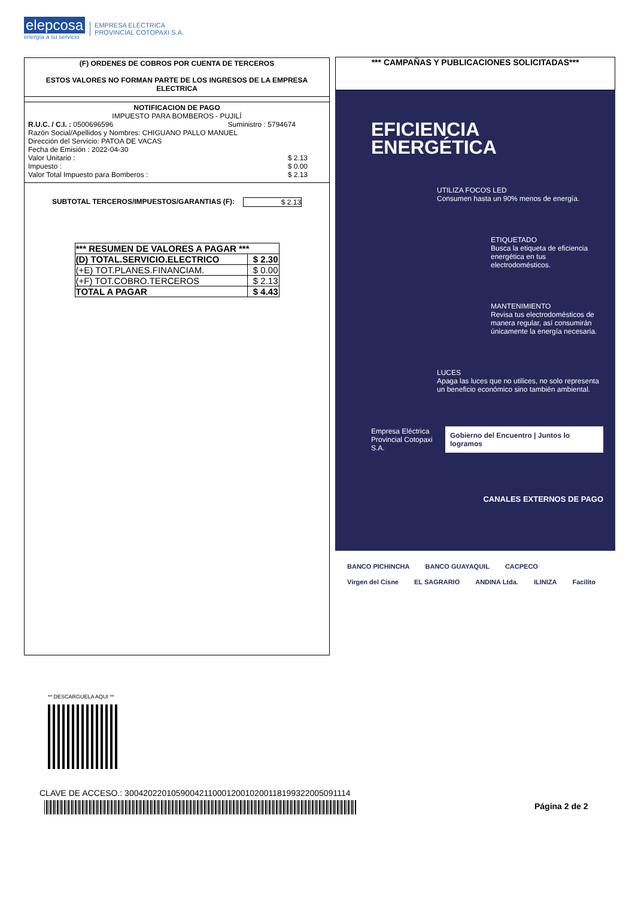elepcosa
energía a su servicio
EMPRESA ELÉCTRICA
PROVINCIAL COTOPAXI S.A.
(F) ORDENES DE COBROS POR CUENTA DE TERCEROS
ESTOS VALORES NO FORMAN PARTE DE LOS INGRESOS DE LA EMPRESA ELECTRICA
NOTIFICACION DE PAGO
IMPUESTO PARA BOMBEROS - PUJILÍ
R.U.C. / C.I. : 0500696596 Suministro : 5794674
Razón Social/Apellidos y Nombres: CHIGUANO PALLO MANUEL
Dirección del Servicio: PATOA DE VACAS
Fecha de Emisión : 2022-04-30
Valor Unitario : $ 2.13
Impuesto : $ 0.00
Valor Total Impuesto para Bomberos : $ 2.13
SUBTOTAL TERCEROS/IMPUESTOS/GARANTIAS (F): $ 2.13
| *** RESUMEN DE VALORES A PAGAR *** | |
| --- | --- |
| (D) TOTAL.SERVICIO.ELECTRICO | $ 2.30 |
| (+E) TOT.PLANES.FINANCIAM. | $ 0.00 |
| (+F) TOT.COBRO.TERCEROS | $ 2.13 |
| TOTAL A PAGAR | $ 4.43 |
*** CAMPAÑAS Y PUBLICACIONES SOLICITADAS***
EFICIENCIA
ENERGÉTICA
UTILIZA FOCOS LED
Consumen hasta un 90% menos de energía.
ETIQUETADO
Busca la etiqueta de eficiencia energética en tus electrodomésticos.
MANTENIMIENTO
Revisa tus electrodomésticos de manera regular, así consumirán únicamente la energía necesaria.
LUCES
Apaga las luces que no utilices, no solo representa un beneficio económico sino también ambiental.
Empresa Eléctrica
Provincial Cotopaxi S.A. Gobierno del Encuentro | Juntos lo logramos
CANALES EXTERNOS DE PAGO
BANCO PICHINCHA BANCO GUAYAQUIL CACPECO Virgen del Cisne EL SAGRARIO ANDINA Ltda. ILINIZA Facilito
** DESCARGUELA AQUI **
CLAVE DE ACCESO.: 3004202201059004211000120010200118199322005091114
Página 2 de 2